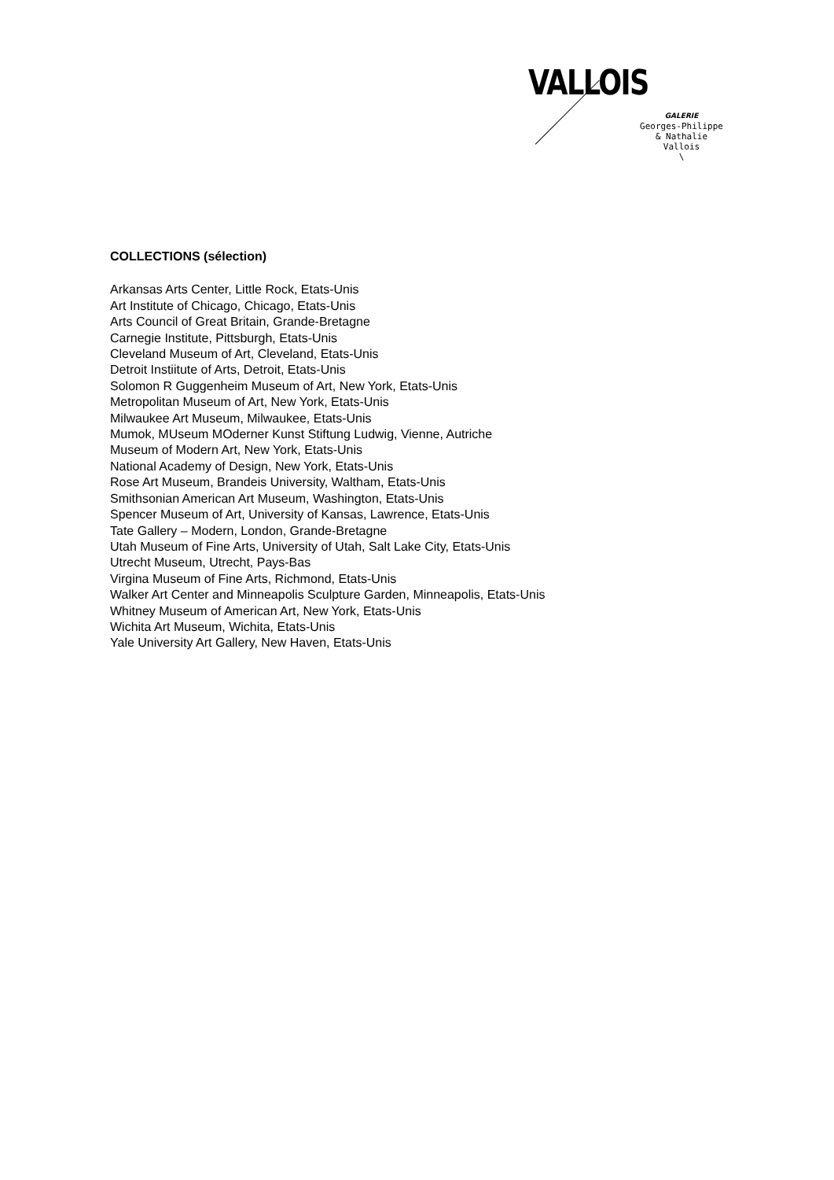VALLOIS
GALERIE
Georges-Philippe
& Nathalie
Vallois
\
COLLECTIONS (sélection)
Arkansas Arts Center, Little Rock, Etats-Unis
Art Institute of Chicago, Chicago, Etats-Unis
Arts Council of Great Britain, Grande-Bretagne
Carnegie Institute, Pittsburgh, Etats-Unis
Cleveland Museum of Art, Cleveland, Etats-Unis
Detroit Instiitute of Arts, Detroit, Etats-Unis
Solomon R Guggenheim Museum of Art, New York, Etats-Unis
Metropolitan Museum of Art, New York, Etats-Unis
Milwaukee Art Museum, Milwaukee, Etats-Unis
Mumok, MUseum MOderner Kunst Stiftung Ludwig, Vienne, Autriche
Museum of Modern Art, New York, Etats-Unis
National Academy of Design, New York, Etats-Unis
Rose Art Museum, Brandeis University, Waltham, Etats-Unis
Smithsonian American Art Museum, Washington, Etats-Unis
Spencer Museum of Art, University of Kansas, Lawrence, Etats-Unis
Tate Gallery – Modern, London, Grande-Bretagne
Utah Museum of Fine Arts, University of Utah, Salt Lake City, Etats-Unis
Utrecht Museum, Utrecht, Pays-Bas
Virgina Museum of Fine Arts, Richmond, Etats-Unis
Walker Art Center and Minneapolis Sculpture Garden, Minneapolis, Etats-Unis
Whitney Museum of American Art, New York, Etats-Unis
Wichita Art Museum, Wichita, Etats-Unis
Yale University Art Gallery, New Haven, Etats-Unis